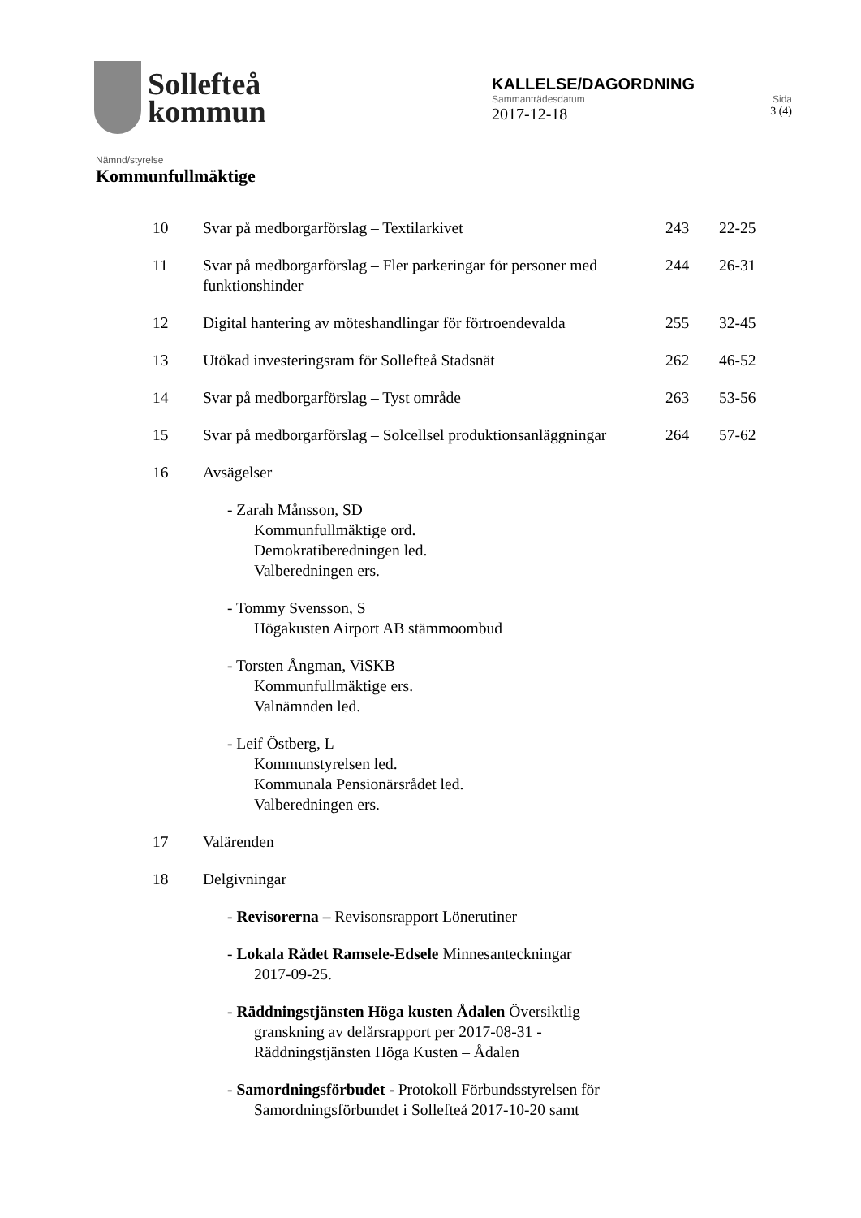Sollefteå
kommun
KALLELSE/DAGORDNING
Sammanträdesdatum Sida
2017-12-18 3 (4)
Nämnd/styrelse
Kommunfullmäktige
10 Svar på medborgarförslag – Textilarkivet 243 22-25
11 Svar på medborgarförslag – Fler parkeringar för personer med funktionshinder
244 26-31
12 Digital hantering av möteshandlingar för förtroendevalda
255 32-45
13 Utökad investeringsram för Sollefteå Stadsnät 262 46-52
14 Svar på medborgarförslag – Tyst område 263 53-56
15 Svar på medborgarförslag – Solcellsel produktionsanläggningar
264 57-62
16 Avsägelser
- Zarah Månsson, SD
Kommunfullmäktige ord.
Demokratiberedningen led.
Valberedningen ers.
- Tommy Svensson, S
Högakusten Airport AB stämmoombud
- Torsten Ångman, ViSKB
Kommunfullmäktige ers.
Valnämnden led.
- Leif Östberg, L
Kommunstyrelsen led.
Kommunala Pensionärsrådet led.
Valberedningen ers.
17 Valärenden
18 Delgivningar
- Revisorerna – Revisonsrapport Lönerutiner
- Lokala Rådet Ramsele-Edsele Minnesanteckningar
2017-09-25.
- Räddningstjänsten Höga kusten Ådalen Översiktlig
granskning av delårsrapport per 2017-08-31 -
Räddningstjänsten Höga Kusten – Ådalen
- Samordningsförbudet - Protokoll Förbundsstyrelsen för
Samordningsförbundet i Sollefteå 2017-10-20 samt